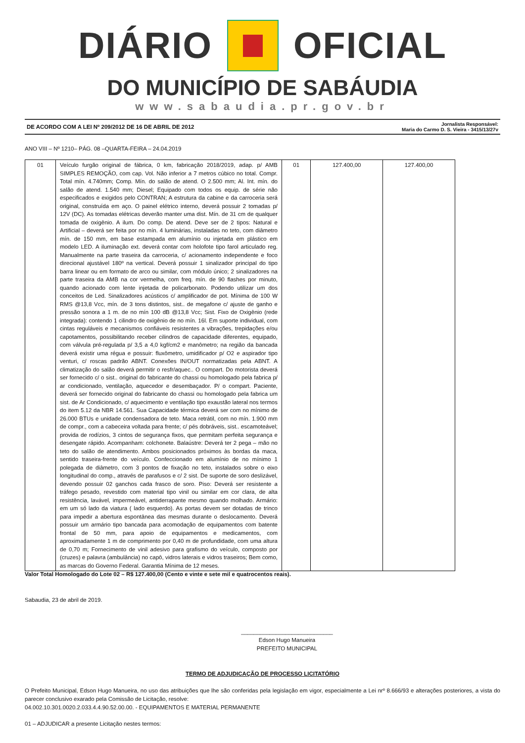DIÁRIO OFICIAL
DO MUNICÍPIO DE SABÁUDIA
www.sabaudia.pr.gov.br
DE ACORDO COM A LEI Nº 209/2012 DE 16 DE ABRIL DE 2012 Jornalista Responsável:
Maria do Carmo D. S. Vieira - 3415/13/27v
ANO VIII – Nº 1210– PÁG. 08 –QUARTA-FEIRA – 24.04.2019
| 01 | Veículo furgão original de fábrica, 0 km, fabricação 2018/2019, adap. p/ AMB SIMPLES REMOÇÃO, com cap. Vol. Não inferior a 7 metros cúbico no total. Compr. Total mín. 4.740mm; Comp. Mín. do salão de atend. O 2.500 mm; Al. Int. mín. do salão de atend. 1.540 mm; Diesel; Equipado com todos os equip. de série não especificados e exigidos pelo CONTRAN; A estrutura da cabine e da carroceria será original, construída em aço. O painel elétrico interno, deverá possuir 2 tomadas p/ 12V (DC). As tomadas elétricas deverão manter uma dist. Mín. de 31 cm de qualquer tomada de oxigênio. A ilum. Do comp. De atend. Deve ser de 2 tipos: Natural e Artificial – deverá ser feita por no mín. 4 luminárias, instaladas no teto, com diâmetro mín. de 150 mm, em base estampada em alumínio ou injetada em plástico em modelo LED. A iluminação ext. deverá contar com holofote tipo farol articulado reg. Manualmente na parte traseira da carroceria, c/ acionamento independente e foco direcional ajustável 180º na vertical. Deverá possuir 1 sinalizador principal do tipo barra linear ou em formato de arco ou similar, com módulo único; 2 sinalizadores na parte traseira da AMB na cor vermelha, com freq. mín. de 90 flashes por minuto, quando acionado com lente injetada de policarbonato. Podendo utilizar um dos conceitos de Led. Sinalizadores acústicos c/ amplificador de pot. Mínima de 100 W RMS @13,8 Vcc, mín. de 3 tons distintos, sist.. de megafone c/ ajuste de ganho e pressão sonora a 1 m. de no mín 100 dB @13,8 Vcc; Sist. Fixo de Oxigênio (rede integrada): contendo 1 cilindro de oxigênio de no mín. 16l. Em suporte individual, com cintas reguláveis e mecanismos confiáveis resistentes a vibrações, trepidações e/ou capotamentos, possibilitando receber cilindros de capacidade diferentes, equipado, com válvula pré-regulada p/ 3,5 a 4,0 kgf/cm2 e manômetro; na região da bancada deverá existir uma régua e possuir: fluxômetro, umidificador p/ O2 e aspirador tipo venturi, c/ roscas padrão ABNT. Conexões IN/OUT normatizadas pela ABNT. A climatização do salão deverá permitir o resfr/aquec.. O compart. Do motorista deverá ser fornecido c/ o sist.. original do fabricante do chassi ou homologado pela fabrica p/ ar condicionado, ventilação, aquecedor e desembaçador. P/ o compart. Paciente, deverá ser fornecido original do fabricante do chassi ou homologado pela fabrica um sist. de Ar Condicionado, c/ aquecimento e ventilação tipo exaustão lateral nos termos do item 5.12 da NBR 14.561. Sua Capacidade térmica deverá ser com no mínimo de 26.000 BTUs e unidade condensadora de teto. Maca retrátil, com no mín. 1.900 mm de compr., com a cabeceira voltada para frente; c/ pés dobráveis, sist.. escamoteável; provida de rodízios, 3 cintos de segurança fixos, que permitam perfeita segurança e desengate rápido. Acompanham: colchonete. Balaústre: Deverá ter 2 pega – mão no teto do salão de atendimento. Ambos posicionados próximos às bordas da maca, sentido traseira-frente do veículo. Confeccionado em alumínio de no mínimo 1 polegada de diâmetro, com 3 pontos de fixação no teto, instalados sobre o eixo longitudinal do comp., através de parafusos e c/ 2 sist. De suporte de soro deslizável, devendo possuir 02 ganchos cada frasco de soro. Piso: Deverá ser resistente a tráfego pesado, revestido com material tipo vinil ou similar em cor clara, de alta resistência, lavável, impermeável, antiderrapante mesmo quando molhado. Armário: em um só lado da viatura ( lado esquerdo). As portas devem ser dotadas de trinco para impedir a abertura espontânea das mesmas durante o deslocamento. Deverá possuir um armário tipo bancada para acomodação de equipamentos com batente frontal de 50 mm, para apoio de equipamentos e medicamentos, com aproximadamente 1 m de comprimento por 0,40 m de profundidade, com uma altura de 0,70 m; Fornecimento de vinil adesivo para grafismo do veículo, composto por (cruzes) e palavra (ambulância) no capô, vidros laterais e vidros traseiros; Bem como, as marcas do Governo Federal. Garantia Mínima de 12 meses. | 01 | 127.400,00 | 127.400,00 |
Valor Total Homologado do Lote 02 – R$ 127.400,00 (Cento e vinte e sete mil e quatrocentos reais).
Sabaudia, 23 de abril de 2019.
_____________________________
Edson Hugo Manueira
PREFEITO MUNICIPAL
TERMO DE ADJUDICAÇÃO DE PROCESSO LICITATÓRIO
O Prefeito Municipal, Edson Hugo Manueira, no uso das atribuições que lhe são conferidas pela legislação em vigor, especialmente a Lei nrº 8.666/93 e alterações posteriores, a vista do parecer conclusivo exarado pela Comissão de Licitação, resolve:
04.002.10.301.0020.2.033.4.4.90.52.00.00. - EQUIPAMENTOS E MATERIAL PERMANENTE
01 – ADJUDICAR a presente Licitação nestes termos: